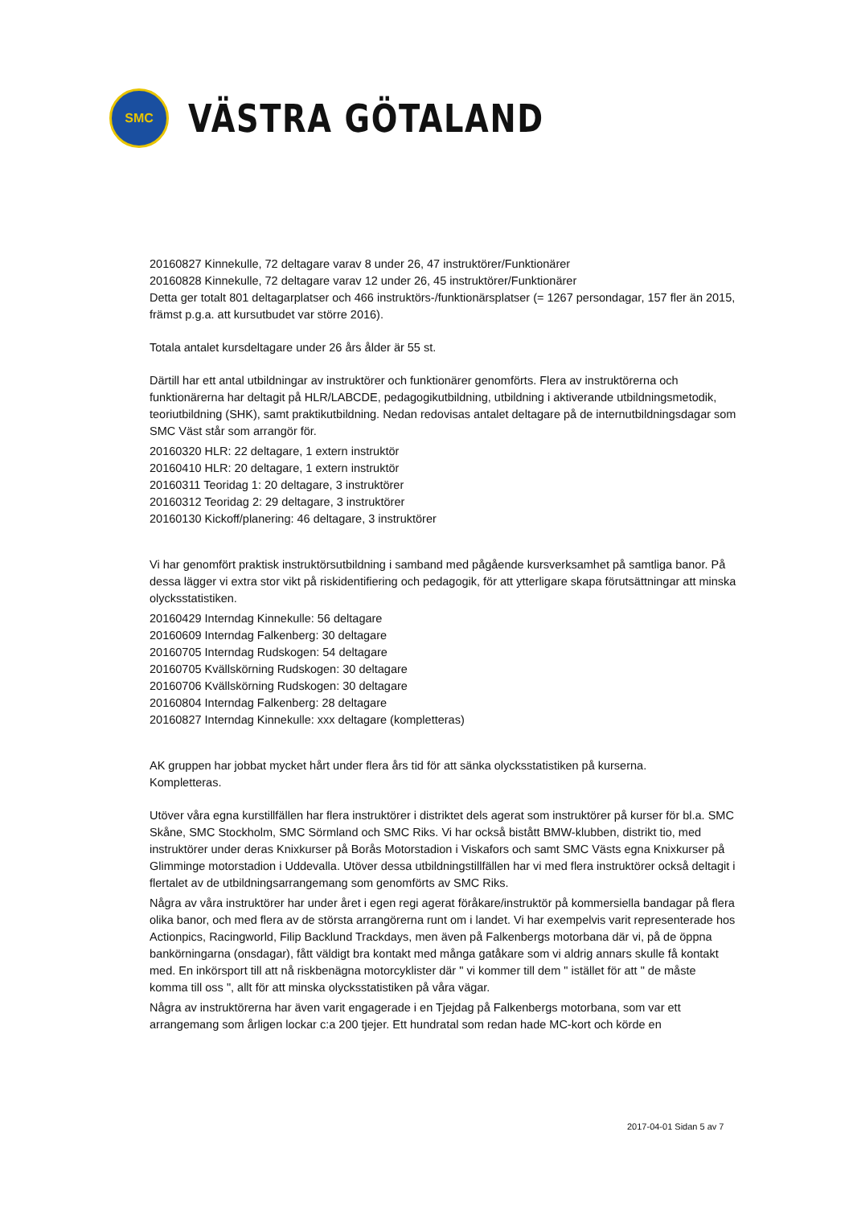SMC
VÄSTRA GÖTALAND
20160827 Kinnekulle, 72 deltagare varav 8 under 26, 47 instruktörer/Funktionärer
20160828 Kinnekulle, 72 deltagare varav 12 under 26, 45 instruktörer/Funktionärer
Detta ger totalt 801 deltagarplatser och 466 instruktörs-/funktionärsplatser (= 1267 persondagar, 157 fler än 2015, främst p.g.a. att kursutbudet var större 2016).
Totala antalet kursdeltagare under 26 års ålder är 55 st.
Därtill har ett antal utbildningar av instruktörer och funktionärer genomförts. Flera av instruktörerna och funktionärerna har deltagit på HLR/LABCDE, pedagogikutbildning, utbildning i aktiverande utbildningsmetodik, teoriutbildning (SHK), samt praktikutbildning. Nedan redovisas antalet deltagare på de internutbildningsdagar som SMC Väst står som arrangör för.
20160320 HLR: 22 deltagare, 1 extern instruktör
20160410 HLR: 20 deltagare, 1 extern instruktör
20160311 Teoridag 1: 20 deltagare, 3 instruktörer
20160312 Teoridag 2: 29 deltagare, 3 instruktörer
20160130 Kickoff/planering: 46 deltagare, 3 instruktörer
Vi har genomfört praktisk instruktörsutbildning i samband med pågående kursverksamhet på samtliga banor. På dessa lägger vi extra stor vikt på riskidentifiering och pedagogik, för att ytterligare skapa förutsättningar att minska olycksstatistiken.
20160429 Interndag Kinnekulle: 56 deltagare
20160609 Interndag Falkenberg: 30 deltagare
20160705 Interndag Rudskogen: 54 deltagare
20160705 Kvällskörning Rudskogen: 30 deltagare
20160706 Kvällskörning Rudskogen: 30 deltagare
20160804 Interndag Falkenberg: 28 deltagare
20160827 Interndag Kinnekulle: xxx deltagare (kompletteras)
AK gruppen har jobbat mycket hårt under flera års tid för att sänka olycksstatistiken på kurserna.
Kompletteras.
Utöver våra egna kurstillfällen har flera instruktörer i distriktet dels agerat som instruktörer på kurser för bl.a. SMC Skåne, SMC Stockholm, SMC Sörmland och SMC Riks. Vi har också bistått BMW-klubben, distrikt tio, med instruktörer under deras Knixkurser på Borås Motorstadion i Viskafors och samt SMC Västs egna Knixkurser på Glimminge motorstadion i Uddevalla. Utöver dessa utbildningstillfällen har vi med flera instruktörer också deltagit i flertalet av de utbildningsarrangemang som genomförts av SMC Riks.
Några av våra instruktörer har under året i egen regi agerat föråkare/instruktör på kommersiella bandagar på flera olika banor, och med flera av de största arrangörerna runt om i landet. Vi har exempelvis varit representerade hos Actionpics, Racingworld, Filip Backlund Trackdays, men även på Falkenbergs motorbana där vi, på de öppna bankörningarna (onsdagar), fått väldigt bra kontakt med många gatåkare som vi aldrig annars skulle få kontakt med. En inkörsport till att nå riskbenägna motorcyklister där " vi kommer till dem " istället för att " de måste komma till oss ", allt för att minska olycksstatistiken på våra vägar.
Några av instruktörerna har även varit engagerade i en Tjejdag på Falkenbergs motorbana, som var ett arrangemang som årligen lockar c:a 200 tjejer. Ett hundratal som redan hade MC-kort och körde en
2017-04-01 Sidan 5 av 7